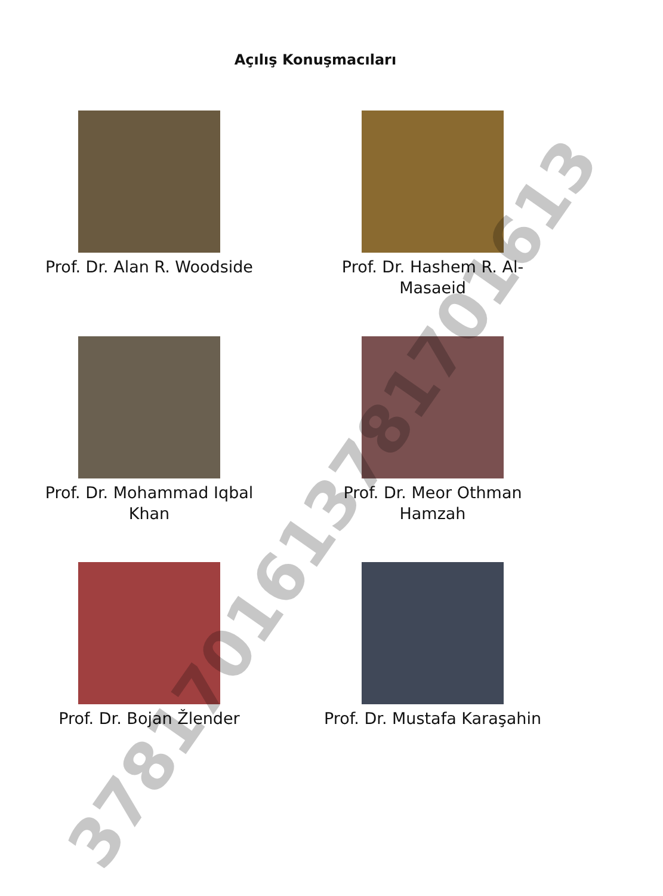Açılış Konuşmacıları
Prof. Dr. Alan R. Woodside
Prof. Dr. Hashem R. Al-
Masaeid
Prof. Dr. Mohammad Iqbal
Khan
Prof. Dr. Meor Othman
Hamzah
Prof. Dr. Bojan Žlender
Prof. Dr. Mustafa Karaşahin
3781701613781701613